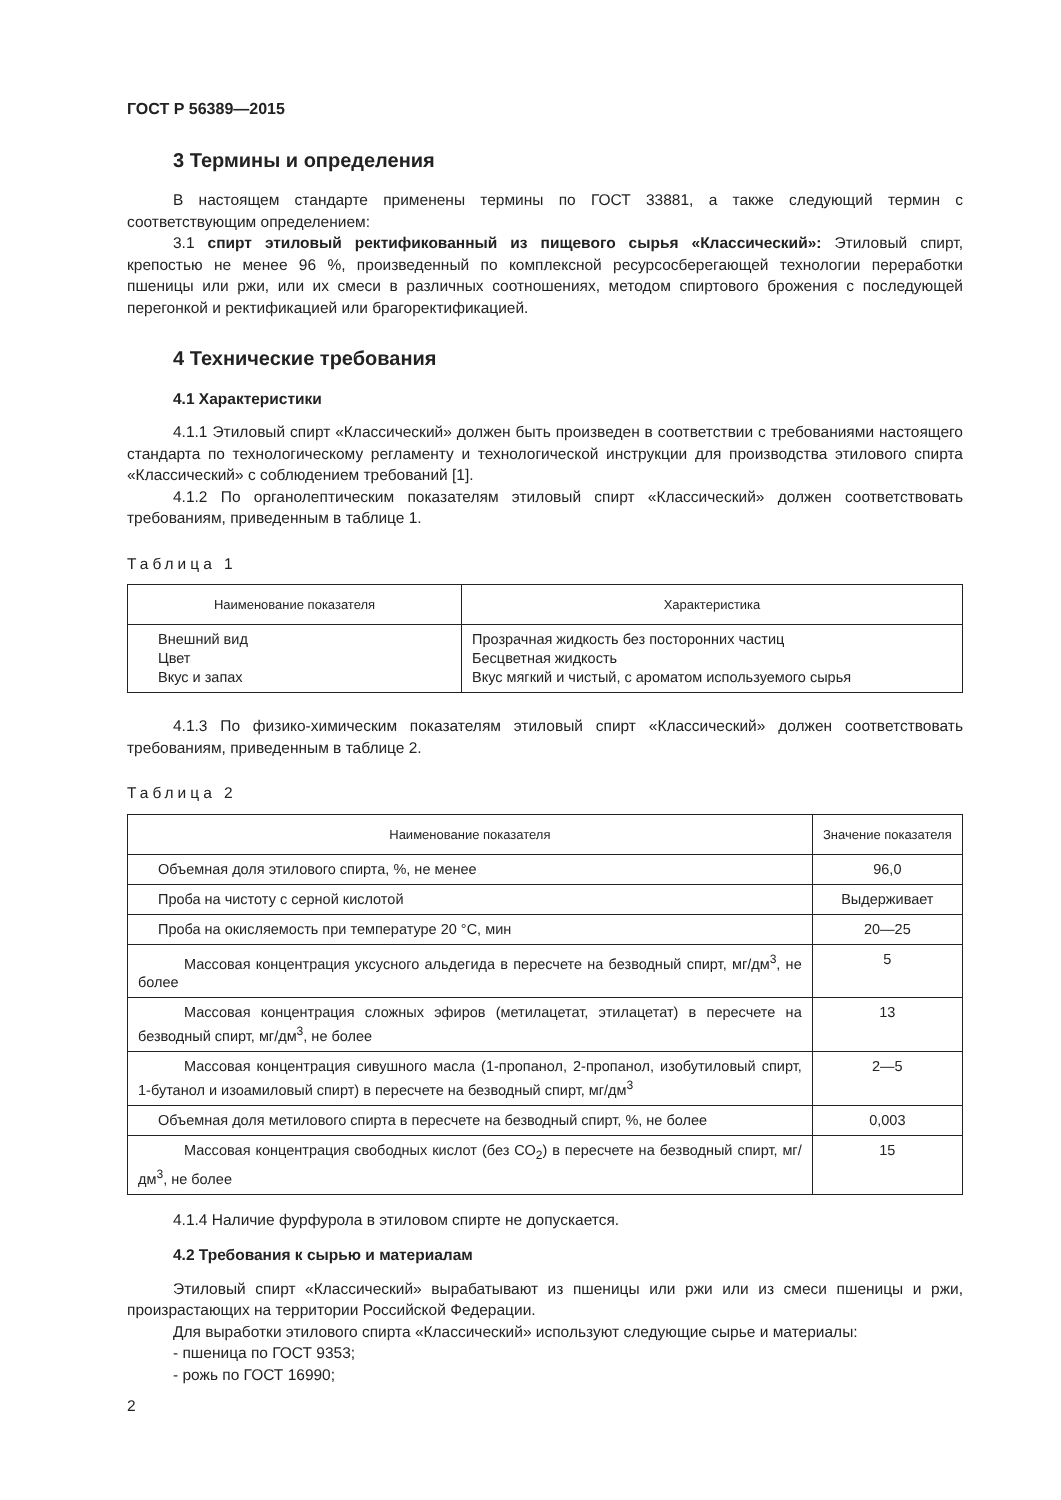ГОСТ Р 56389—2015
3 Термины и определения
В настоящем стандарте применены термины по ГОСТ 33881, а также следующий термин с соответствующим определением:
3.1 спирт этиловый ректификованный из пищевого сырья «Классический»: Этиловый спирт, крепостью не менее 96 %, произведенный по комплексной ресурсосберегающей технологии переработки пшеницы или ржи, или их смеси в различных соотношениях, методом спиртового брожения с последующей перегонкой и ректификацией или брагоректификацией.
4 Технические требования
4.1 Характеристики
4.1.1 Этиловый спирт «Классический» должен быть произведен в соответствии с требованиями настоящего стандарта по технологическому регламенту и технологической инструкции для производства этилового спирта «Классический» с соблюдением требований [1].
4.1.2 По органолептическим показателям этиловый спирт «Классический» должен соответствовать требованиям, приведенным в таблице 1.
Таблица 1
| Наименование показателя | Характеристика |
| --- | --- |
| Внешний вид Цвет Вкус и запах | Прозрачная жидкость без посторонних частиц Бесцветная жидкость Вкус мягкий и чистый, с ароматом используемого сырья |
4.1.3 По физико-химическим показателям этиловый спирт «Классический» должен соответствовать требованиям, приведенным в таблице 2.
Таблица 2
| Наименование показателя | Значение показателя |
| --- | --- |
| Объемная доля этилового спирта, %, не менее | 96,0 |
| Проба на чистоту с серной кислотой | Выдерживает |
| Проба на окисляемость при температуре 20 °С, мин | 20—25 |
| Массовая концентрация уксусного альдегида в пересчете на безводный спирт, мг/дм<sup>3</sup>, не более | 5 |
| Массовая концентрация сложных эфиров (метилацетат, этилацетат) в пересчете на безводный спирт, мг/дм<sup>3</sup>, не более | 13 |
| Массовая концентрация сивушного масла (1-пропанол, 2-пропанол, изобутиловый спирт, 1-бутанол и изоамиловый спирт) в пересчете на безводный спирт, мг/дм<sup>3</sup> | 2—5 |
| Объемная доля метилового спирта в пересчете на безводный спирт, %, не более | 0,003 |
| Массовая концентрация свободных кислот (без СО<sub>2</sub>) в пересчете на безводный спирт, мг/дм<sup>3</sup>, не более | 15 |
4.1.4 Наличие фурфурола в этиловом спирте не допускается.
4.2 Требования к сырью и материалам
Этиловый спирт «Классический» вырабатывают из пшеницы или ржи или из смеси пшеницы и ржи, произрастающих на территории Российской Федерации.
Для выработки этилового спирта «Классический» используют следующие сырье и материалы:
- пшеница по ГОСТ 9353;
- рожь по ГОСТ 16990;
2